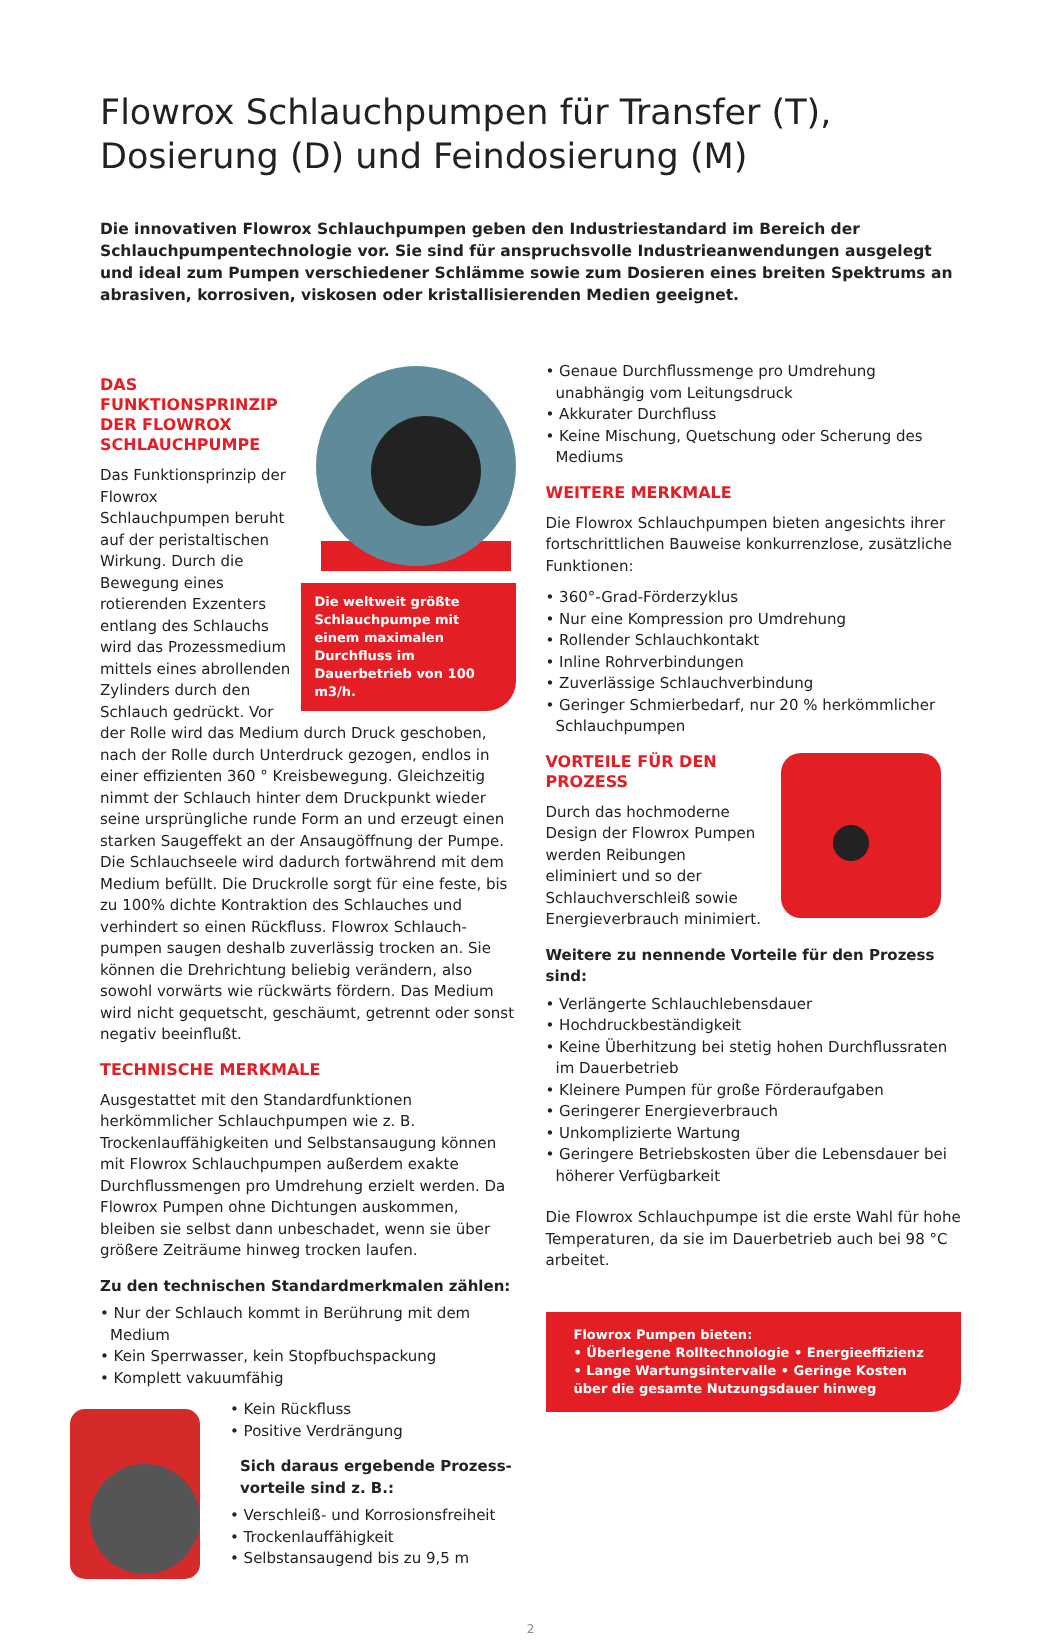Flowrox Schlauchpumpen für Transfer (T), Dosierung (D) und Feindosierung (M)
Die innovativen Flowrox Schlauchpumpen geben den Industriestandard im Bereich der Schlauchpumpentechnologie vor. Sie sind für anspruchsvolle Industrieanwendungen ausgelegt und ideal zum Pumpen verschiedener Schlämme sowie zum Dosieren eines breiten Spektrums an abrasiven, korrosiven, viskosen oder kristallisierenden Medien geeignet.
Die weltweit größte Schlauchpumpe mit einem maximalen Durchfluss im Dauerbetrieb von 100 m3/h.
DAS FUNKTIONSPRINZIP DER FLOWROX SCHLAUCHPUMPE
Das Funktionsprinzip der Flowrox Schlauchpumpen beruht auf der peristaltischen Wirkung. Durch die Bewegung eines rotierenden Exzenters entlang des Schlauchs wird das Prozessmedium mittels eines abrollenden Zylinders durch den Schlauch gedrückt. Vor der Rolle wird das Medium durch Druck geschoben, nach der Rolle durch Unterdruck gezogen, endlos in einer effizienten 360 ° Kreis­bewegung. Gleichzeitig nimmt der Schlauch hinter dem Druckpunkt wieder seine ursprüngliche runde Form an und erzeugt einen starken Saugeffekt an der Ansaugöffnung der Pumpe. Die Schlauchseele wird dadurch fortwährend mit dem Medium befüllt. Die Druckrolle sorgt für eine feste, bis zu 100% dichte Kontraktion des Schlauches und verhindert so einen Rückfluss. Flowrox Schlauch­pumpen saugen deshalb zuverlässig trocken an. Sie können die Drehrichtung beliebig verändern, also sowohl vorwärts wie rückwärts fördern. Das Medium wird nicht gequetscht, geschäumt, getrennt oder sonst negativ beeinflußt.
TECHNISCHE MERKMALE
Ausgestattet mit den Standardfunktionen herkömmlicher Schlauchpumpen wie z. B. Trockenlauffähigkeiten und Selbstansaugung können mit Flowrox Schlauchpumpen außerdem exakte Durchflussmengen pro Umdrehung erzielt werden. Da Flowrox Pumpen ohne Dichtungen auskommen, bleiben sie selbst dann unbeschadet, wenn sie über größere Zeiträume hinweg trocken laufen.
Zu den technischen Standardmerkmalen zählen:
• Nur der Schlauch kommt in Berührung mit dem Medium
• Kein Sperrwasser, kein Stopfbuchspackung
• Komplett vakuumfähig
• Kein Rückfluss
• Positive Verdrängung
Sich daraus ergebende Prozess­vorteile sind z. B.:
• Verschleiß- und Korrosionsfreiheit
• Trockenlauffähigkeit
• Selbstansaugend bis zu 9,5 m
• Genaue Durchflussmenge pro Umdrehung unabhängig vom Leitungsdruck
• Akkurater Durchfluss
• Keine Mischung, Quetschung oder Scherung des Mediums
WEITERE MERKMALE
Die Flowrox Schlauchpumpen bieten angesichts ihrer fortschrittlichen Bauweise konkurrenzlose, zusätzliche Funktionen:
• 360°-Grad-Förderzyklus
• Nur eine Kompression pro Umdrehung
• Rollender Schlauchkontakt
• Inline Rohrverbindungen
• Zuverlässige Schlauchverbindung
• Geringer Schmierbedarf, nur 20 % herkömmlicher Schlauchpumpen
VORTEILE FÜR DEN PROZESS
Durch das hochmoderne Design der Flowrox Pumpen werden Reibungen eliminiert und so der Schlauchverschleiß sowie Energieverbrauch minimiert.
Weitere zu nennende Vorteile für den Prozess sind:
• Verlängerte Schlauchlebensdauer
• Hochdruckbeständigkeit
• Keine Überhitzung bei stetig hohen Durchflussraten im Dauerbetrieb
• Kleinere Pumpen für große Förderaufgaben
• Geringerer Energieverbrauch
• Unkomplizierte Wartung
• Geringere Betriebskosten über die Lebensdauer bei höherer Verfügbarkeit
Die Flowrox Schlauchpumpe ist die erste Wahl für hohe Temperaturen, da sie im Dauerbetrieb auch bei 98 °C arbeitet.
Flowrox Pumpen bieten:
• Überlegene Rolltechnologie • Energieeffizienz
• Lange Wartungsintervalle • Geringe Kosten über die gesamte Nutzungsdauer hinweg
2